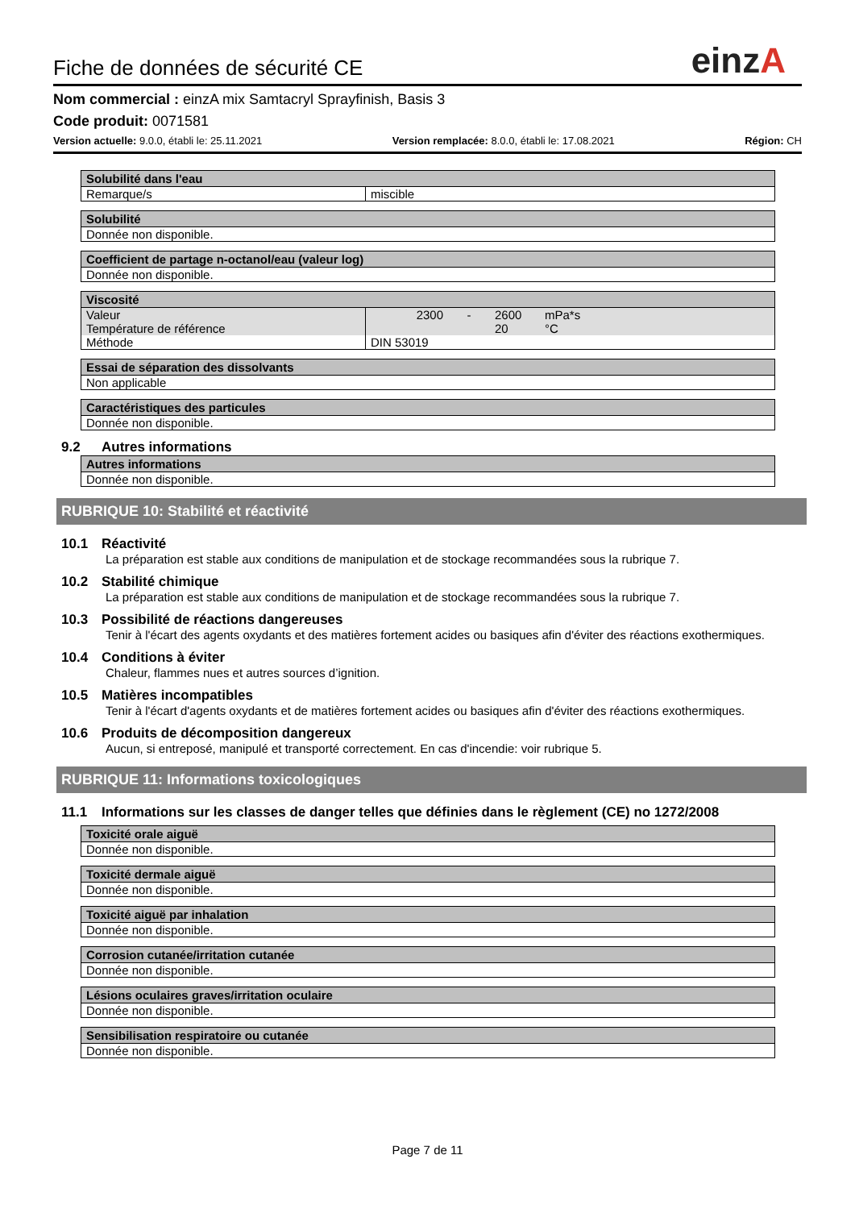Fiche de données de sécurité CE
einzA
Nom commercial : einzA mix Samtacryl Sprayfinish, Basis 3
Code produit: 0071581
Version actuelle: 9.0.0, établi le: 25.11.2021 Version remplacée: 8.0.0, établi le: 17.08.2021 Région: CH
| Solubilité dans l'eau | |
| --- | --- |
| Remarque/s | miscible |
| Solubilité |
| --- |
| Donnée non disponible. |
| Coefficient de partage n-octanol/eau (valeur log) |
| --- |
| Donnée non disponible. |
| Viscosité | | | | |
| --- | --- | --- | --- | --- |
| Valeur | 2300 | - | 2600 | mPa*s |
| Température de référence | | | 20 | °C |
| Méthode | DIN 53019 | | | |
| Essai de séparation des dissolvants |
| --- |
| Non applicable |
| Caractéristiques des particules |
| --- |
| Donnée non disponible. |
9.2 Autres informations
| Autres informations |
| --- |
| Donnée non disponible. |
RUBRIQUE 10: Stabilité et réactivité
10.1 Réactivité
La préparation est stable aux conditions de manipulation et de stockage recommandées sous la rubrique 7.
10.2 Stabilité chimique
La préparation est stable aux conditions de manipulation et de stockage recommandées sous la rubrique 7.
10.3 Possibilité de réactions dangereuses
Tenir à l'écart des agents oxydants et des matières fortement acides ou basiques afin d'éviter des réactions exothermiques.
10.4 Conditions à éviter
Chaleur, flammes nues et autres sources d’ignition.
10.5 Matières incompatibles
Tenir à l'écart d'agents oxydants et de matières fortement acides ou basiques afin d'éviter des réactions exothermiques.
10.6 Produits de décomposition dangereux
Aucun, si entreposé, manipulé et transporté correctement. En cas d'incendie: voir rubrique 5.
RUBRIQUE 11: Informations toxicologiques
11.1 Informations sur les classes de danger telles que définies dans le règlement (CE) no 1272/2008
| Toxicité orale aiguë |
| --- |
| Donnée non disponible. |
| Toxicité dermale aiguë |
| --- |
| Donnée non disponible. |
| Toxicité aiguë par inhalation |
| --- |
| Donnée non disponible. |
| Corrosion cutanée/irritation cutanée |
| --- |
| Donnée non disponible. |
| Lésions oculaires graves/irritation oculaire |
| --- |
| Donnée non disponible. |
| Sensibilisation respiratoire ou cutanée |
| --- |
| Donnée non disponible. |
Page 7 de 11